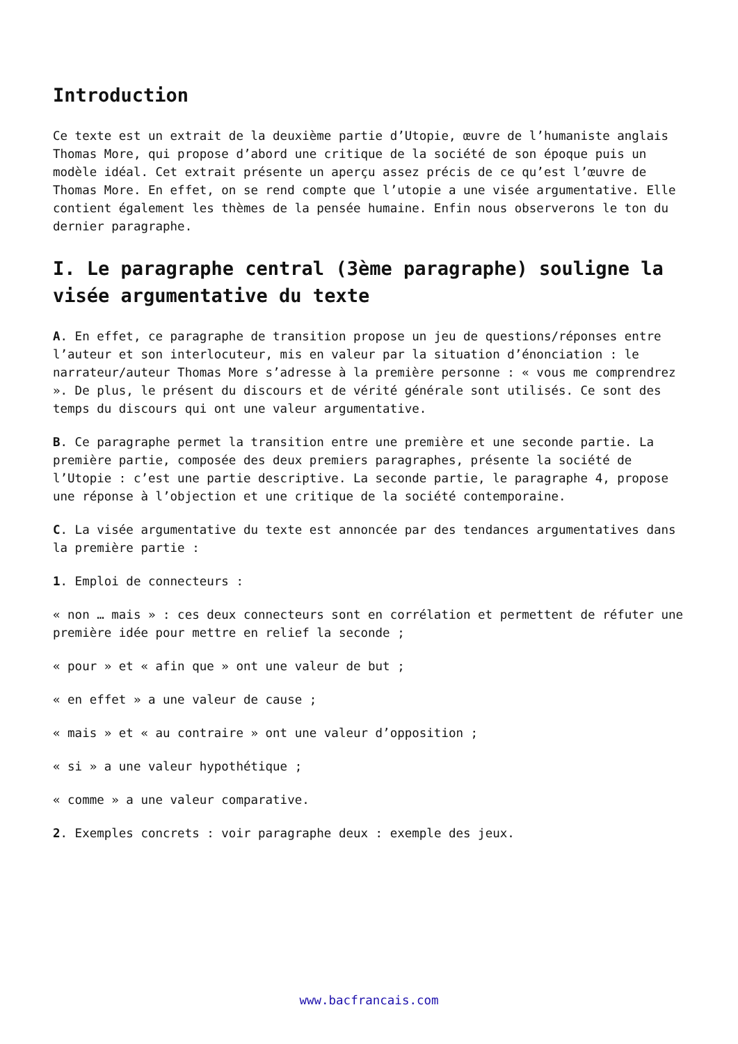Introduction
Ce texte est un extrait de la deuxième partie d’Utopie, œuvre de l’humaniste anglais Thomas More, qui propose d’abord une critique de la société de son époque puis un modèle idéal. Cet extrait présente un aperçu assez précis de ce qu’est l’œuvre de Thomas More. En effet, on se rend compte que l’utopie a une visée argumentative. Elle contient également les thèmes de la pensée humaine. Enfin nous observerons le ton du dernier paragraphe.
I. Le paragraphe central (3ème paragraphe) souligne la visée argumentative du texte
A. En effet, ce paragraphe de transition propose un jeu de questions/réponses entre l’auteur et son interlocuteur, mis en valeur par la situation d’énonciation : le narrateur/auteur Thomas More s’adresse à la première personne : « vous me comprendrez ». De plus, le présent du discours et de vérité générale sont utilisés. Ce sont des temps du discours qui ont une valeur argumentative.
B. Ce paragraphe permet la transition entre une première et une seconde partie. La première partie, composée des deux premiers paragraphes, présente la société de l’Utopie : c’est une partie descriptive. La seconde partie, le paragraphe 4, propose une réponse à l’objection et une critique de la société contemporaine.
C. La visée argumentative du texte est annoncée par des tendances argumentatives dans la première partie :
1. Emploi de connecteurs :
« non … mais » : ces deux connecteurs sont en corrélation et permettent de réfuter une première idée pour mettre en relief la seconde ;
« pour » et « afin que » ont une valeur de but ;
« en effet » a une valeur de cause ;
« mais » et « au contraire » ont une valeur d’opposition ;
« si » a une valeur hypothétique ;
« comme » a une valeur comparative.
2. Exemples concrets : voir paragraphe deux : exemple des jeux.
www.bacfrancais.com